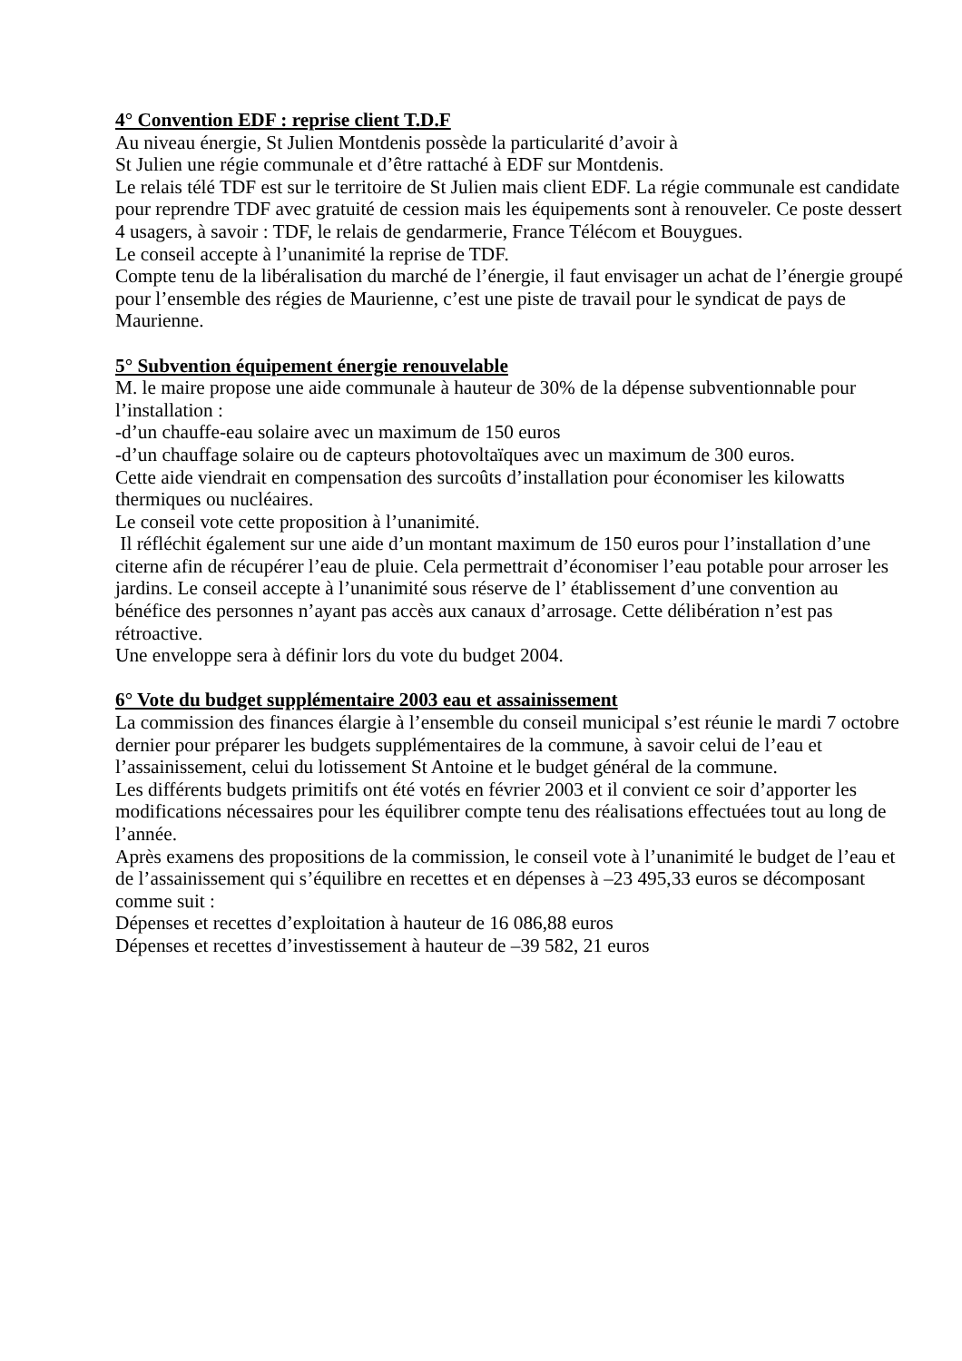4° Convention EDF : reprise client T.D.F
Au niveau énergie, St Julien Montdenis possède la particularité d’avoir à
St Julien une régie communale et d’être rattaché à EDF sur Montdenis.
Le relais télé TDF est sur le territoire de St Julien mais client EDF. La régie communale est candidate pour reprendre TDF avec gratuité de cession mais les équipements sont à renouveler. Ce poste dessert 4 usagers, à savoir : TDF, le relais de gendarmerie, France Télécom et Bouygues.
Le conseil accepte à l’unanimité la reprise de TDF.
Compte tenu de la libéralisation du marché de l’énergie, il faut envisager un achat de l’énergie groupé pour l’ensemble des régies de Maurienne, c’est une piste de travail pour le syndicat de pays de Maurienne.
5° Subvention équipement énergie renouvelable
M. le maire propose une aide communale à hauteur de 30% de la dépense subventionnable pour l’installation :
-d’un chauffe-eau solaire avec un maximum de 150 euros
-d’un chauffage solaire ou de capteurs photovoltaïques avec un maximum de 300 euros.
Cette aide viendrait en compensation des surcoûts d’installation pour économiser les kilowatts thermiques ou nucléaires.
Le conseil vote cette proposition à l’unanimité.
Il réfléchit également sur une aide d’un montant maximum de 150 euros pour l’installation d’une citerne afin de récupérer l’eau de pluie. Cela permettrait d’économiser l’eau potable pour arroser les jardins. Le conseil accepte à l’unanimité sous réserve de l’ établissement d’une convention au bénéfice des personnes n’ayant pas accès aux canaux d’arrosage. Cette délibération n’est pas rétroactive.
Une enveloppe sera à définir lors du vote du budget 2004.
6° Vote du budget supplémentaire 2003 eau et assainissement
La commission des finances élargie à l’ensemble du conseil municipal s’est réunie le mardi 7 octobre dernier pour préparer les budgets supplémentaires de la commune, à savoir celui de l’eau et l’assainissement, celui du lotissement St Antoine et le budget général de la commune.
Les différents budgets primitifs ont été votés en février 2003 et il convient ce soir d’apporter les modifications nécessaires pour les équilibrer compte tenu des réalisations effectuées tout au long de l’année.
Après examens des propositions de la commission, le conseil vote à l’unanimité le budget de l’eau et de l’assainissement qui s’équilibre en recettes et en dépenses à –23 495,33 euros se décomposant comme suit :
Dépenses et recettes d’exploitation à hauteur de 16 086,88 euros
Dépenses et recettes d’investissement à hauteur de –39 582, 21 euros